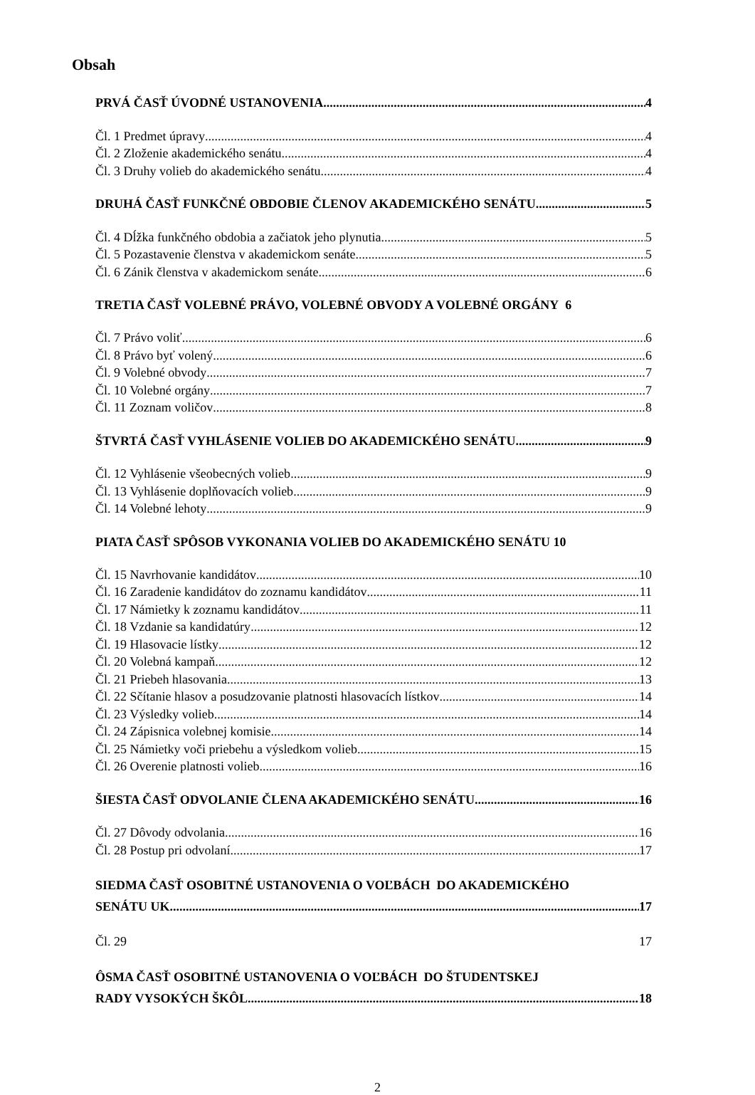Obsah
PRVÁ ČASŤ ÚVODNÉ USTANOVENIA 4
Čl. 1 Predmet úpravy 4
Čl. 2 Zloženie akademického senátu 4
Čl. 3 Druhy volieb do akademického senátu 4
DRUHÁ ČASŤ FUNKČNÉ OBDOBIE ČLENOV AKADEMICKÉHO SENÁTU 5
Čl. 4 Dĺžka funkčného obdobia a začiatok jeho plynutia 5
Čl. 5 Pozastavenie členstva v akademickom senáte 5
Čl. 6 Zánik členstva v akademickom senáte 6
TRETIA ČASŤ VOLEBNÉ PRÁVO, VOLEBNÉ OBVODY A VOLEBNÉ ORGÁNY 6
Čl. 7 Právo voliť 6
Čl. 8 Právo byť volený 6
Čl. 9 Volebné obvody 7
Čl. 10 Volebné orgány 7
Čl. 11 Zoznam voličov 8
ŠTVRTÁ ČASŤ VYHLÁSENIE VOLIEB DO AKADEMICKÉHO SENÁTU 9
Čl. 12 Vyhlásenie všeobecných volieb 9
Čl. 13 Vyhlásenie doplňovacích volieb 9
Čl. 14 Volebné lehoty 9
PIATA ČASŤ SPÔSOB VYKONANIA VOLIEB DO AKADEMICKÉHO SENÁTU 10
Čl. 15 Navrhovanie kandidátov 10
Čl. 16 Zaradenie kandidátov do zoznamu kandidátov 11
Čl. 17 Námietky k zoznamu kandidátov 11
Čl. 18 Vzdanie sa kandidatúry 12
Čl. 19 Hlasovacie lístky 12
Čl. 20 Volebná kampaň 12
Čl. 21 Priebeh hlasovania 13
Čl. 22 Sčítanie hlasov a posudzovanie platnosti hlasovacích lístkov 14
Čl. 23 Výsledky volieb 14
Čl. 24 Zápisnica volebnej komisie 14
Čl. 25 Námietky voči priebehu a výsledkom volieb 15
Čl. 26 Overenie platnosti volieb 16
ŠIESTA ČASŤ ODVOLANIE ČLENA AKADEMICKÉHO SENÁTU 16
Čl. 27 Dôvody odvolania 16
Čl. 28 Postup pri odvolaní 17
SIEDMA ČASŤ OSOBITNÉ USTANOVENIA O VOĽBÁCH DO AKADEMICKÉHO
SENÁTU UK 17
Čl. 29 17
ÔSMA ČASŤ OSOBITNÉ USTANOVENIA O VOĽBÁCH DO ŠTUDENTSKEJ
RADY VYSOKÝCH ŠKÔL 18
2